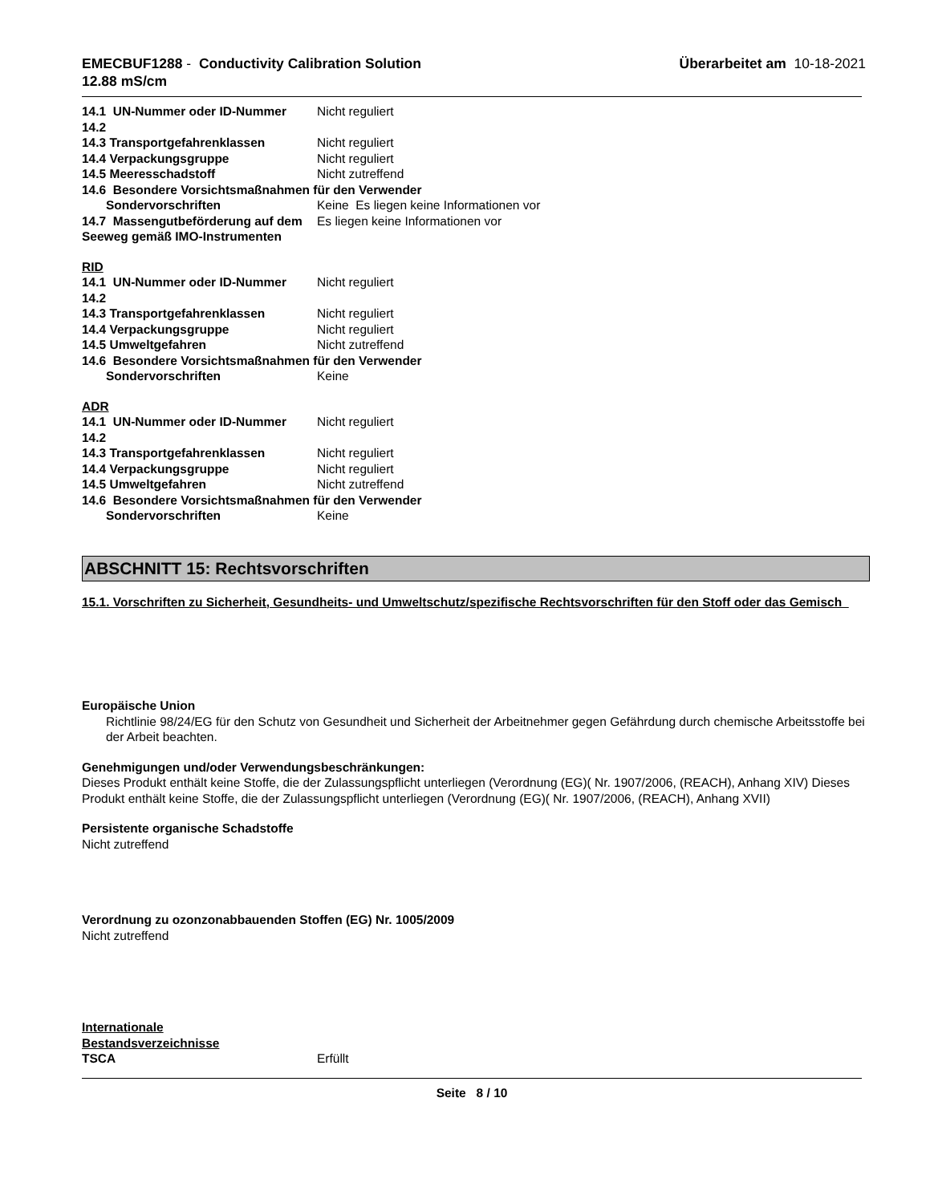EMECBUF1288 - Conductivity Calibration Solution
12.88 mS/cm
Überarbeitet am 10-18-2021
14.1 UN-Nummer oder ID-Nummer Nicht reguliert
14.2
14.3 Transportgefahrenklassen Nicht reguliert
14.4 Verpackungsgruppe Nicht reguliert
14.5 Meeresschadstoff Nicht zutreffend
14.6 Besondere Vorsichtsmaßnahmen für den Verwender
Sondervorschriften Keine Es liegen keine Informationen vor
14.7 Massengutbeförderung auf dem Seeweg gemäß IMO-Instrumenten
Es liegen keine Informationen vor
RID
14.1 UN-Nummer oder ID-Nummer Nicht reguliert
14.2
14.3 Transportgefahrenklassen Nicht reguliert
14.4 Verpackungsgruppe Nicht reguliert
14.5 Umweltgefahren Nicht zutreffend
14.6 Besondere Vorsichtsmaßnahmen für den Verwender
Sondervorschriften Keine
ADR
14.1 UN-Nummer oder ID-Nummer Nicht reguliert
14.2
14.3 Transportgefahrenklassen Nicht reguliert
14.4 Verpackungsgruppe Nicht reguliert
14.5 Umweltgefahren Nicht zutreffend
14.6 Besondere Vorsichtsmaßnahmen für den Verwender
Sondervorschriften Keine
ABSCHNITT 15: Rechtsvorschriften
15.1. Vorschriften zu Sicherheit, Gesundheits- und Umweltschutz/spezifische Rechtsvorschriften für den Stoff oder das Gemisch
Europäische Union
Richtlinie 98/24/EG für den Schutz von Gesundheit und Sicherheit der Arbeitnehmer gegen Gefährdung durch chemische Arbeitsstoffe bei der Arbeit beachten.
Genehmigungen und/oder Verwendungsbeschränkungen:
Dieses Produkt enthält keine Stoffe, die der Zulassungspflicht unterliegen (Verordnung (EG)( Nr. 1907/2006, (REACH), Anhang XIV) Dieses Produkt enthält keine Stoffe, die der Zulassungspflicht unterliegen (Verordnung (EG)( Nr. 1907/2006, (REACH), Anhang XVII)
Persistente organische Schadstoffe
Nicht zutreffend
Verordnung zu ozonzonabbauenden Stoffen (EG) Nr. 1005/2009
Nicht zutreffend
Internationale
Bestandsverzeichnisse
TSCA Erfüllt
Seite 8 / 10